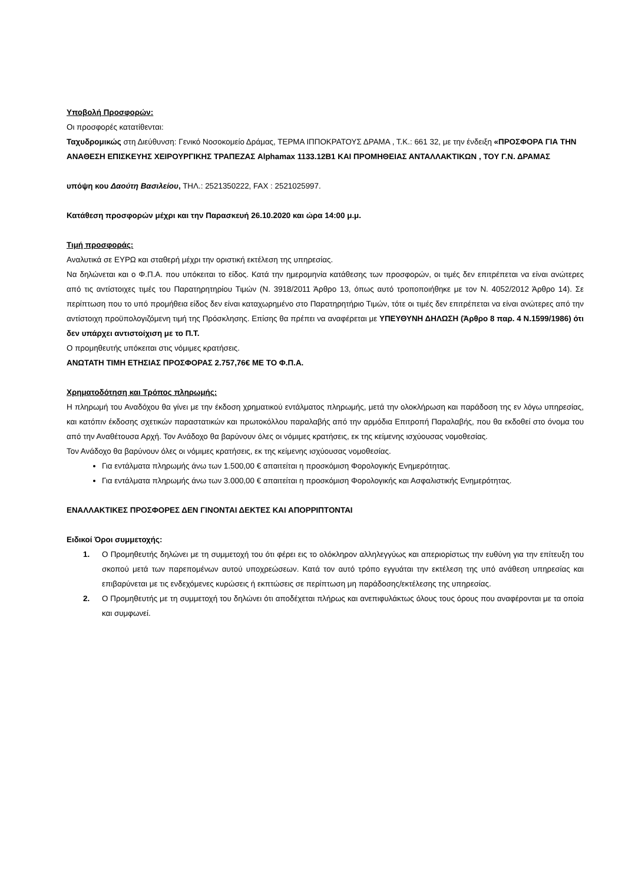Υποβολή Προσφορών:
Οι προσφορές κατατίθενται:
Ταχυδρομικώς στη Διεύθυνση: Γενικό Νοσοκομείο Δράμας, ΤΕΡΜΑ ΙΠΠΟΚΡΑΤΟΥΣ ΔΡΑΜΑ , Τ.Κ.: 661 32, με την ένδειξη «ΠΡΟΣΦΟΡΑ ΓΙΑ ΤΗΝ ΑΝΑΘΕΣΗ ΕΠΙΣΚΕΥΗΣ ΧΕΙΡΟΥΡΓΙΚΗΣ ΤΡΑΠΕΖΑΣ Alphamax 1133.12B1 ΚΑΙ ΠΡΟΜΗΘΕΙΑΣ ΑΝΤΑΛΛΑΚΤΙΚΩΝ , ΤΟΥ Γ.Ν. ΔΡΑΜΑΣ
υπόψη κου Δαούτη Βασιλείου, ΤΗΛ.: 2521350222, FAX : 2521025997.
Κατάθεση προσφορών μέχρι και την Παρασκευή 26.10.2020 και ώρα 14:00 μ.μ.
Τιμή προσφοράς:
Αναλυτικά σε ΕΥΡΩ και σταθερή μέχρι την οριστική εκτέλεση της υπηρεσίας.
Να δηλώνεται και ο Φ.Π.Α. που υπόκειται το είδος. Κατά την ημερομηνία κατάθεσης των προσφορών, οι τιμές δεν επιτρέπεται να είναι ανώτερες από τις αντίστοιχες τιμές του Παρατηρητηρίου Τιμών (Ν. 3918/2011 Άρθρο 13, όπως αυτό τροποποιήθηκε με τον Ν. 4052/2012 Άρθρο 14). Σε περίπτωση που το υπό προμήθεια είδος δεν είναι καταχωρημένο στο Παρατηρητήριο Τιμών, τότε οι τιμές δεν επιτρέπεται να είναι ανώτερες από την αντίστοιχη προϋπολογιζόμενη τιμή της Πρόσκλησης. Επίσης θα πρέπει να αναφέρεται με ΥΠΕΥΘΥΝΗ ΔΗΛΩΣΗ (Άρθρο 8 παρ. 4 Ν.1599/1986) ότι δεν υπάρχει αντιστοίχιση με το Π.Τ.
Ο προμηθευτής υπόκειται στις νόμιμες κρατήσεις.
ΑΝΩΤΑΤΗ ΤΙΜΗ ΕΤΗΣΙΑΣ ΠΡΟΣΦΟΡΑΣ 2.757,76€ ΜΕ ΤΟ Φ.Π.Α.
Χρηματοδότηση και Τρόπος πληρωμής:
Η πληρωμή του Αναδόχου θα γίνει με την έκδοση χρηματικού εντάλματος πληρωμής, μετά την ολοκλήρωση και παράδοση της εν λόγω υπηρεσίας, και κατόπιν έκδοσης σχετικών παραστατικών και πρωτοκόλλου παραλαβής από την αρμόδια Επιτροπή Παραλαβής, που θα εκδοθεί στο όνομα του από την Αναθέτουσα Αρχή. Τον Ανάδοχο θα βαρύνουν όλες οι νόμιμες κρατήσεις, εκ της κείμενης ισχύουσας νομοθεσίας.
Τον Ανάδοχο θα βαρύνουν όλες οι νόμιμες κρατήσεις, εκ της κείμενης ισχύουσας νομοθεσίας.
Για εντάλματα πληρωμής άνω των 1.500,00 € απαιτείται η προσκόμιση Φορολογικής Ενημερότητας.
Για εντάλματα πληρωμής άνω των 3.000,00 € απαιτείται η προσκόμιση Φορολογικής και Ασφαλιστικής Ενημερότητας.
ΕΝΑΛΛΑΚΤΙΚΕΣ ΠΡΟΣΦΟΡΕΣ ΔΕΝ ΓΙΝΟΝΤΑΙ ΔΕΚΤΕΣ ΚΑΙ ΑΠΟΡΡΙΠΤΟΝΤΑΙ
Ειδικοί Όροι συμμετοχής:
1. Ο Προμηθευτής δηλώνει με τη συμμετοχή του ότι φέρει εις το ολόκληρον αλληλεγγύως και απεριορίστως την ευθύνη για την επίτευξη του σκοπού μετά των παρεπομένων αυτού υποχρεώσεων. Κατά τον αυτό τρόπο εγγυάται την εκτέλεση της υπό ανάθεση υπηρεσίας και επιβαρύνεται με τις ενδεχόμενες κυρώσεις ή εκπτώσεις σε περίπτωση μη παράδοσης/εκτέλεσης της υπηρεσίας.
2. Ο Προμηθευτής με τη συμμετοχή του δηλώνει ότι αποδέχεται πλήρως και ανεπιφυλάκτως όλους τους όρους που αναφέρονται με τα οποία και συμφωνεί.